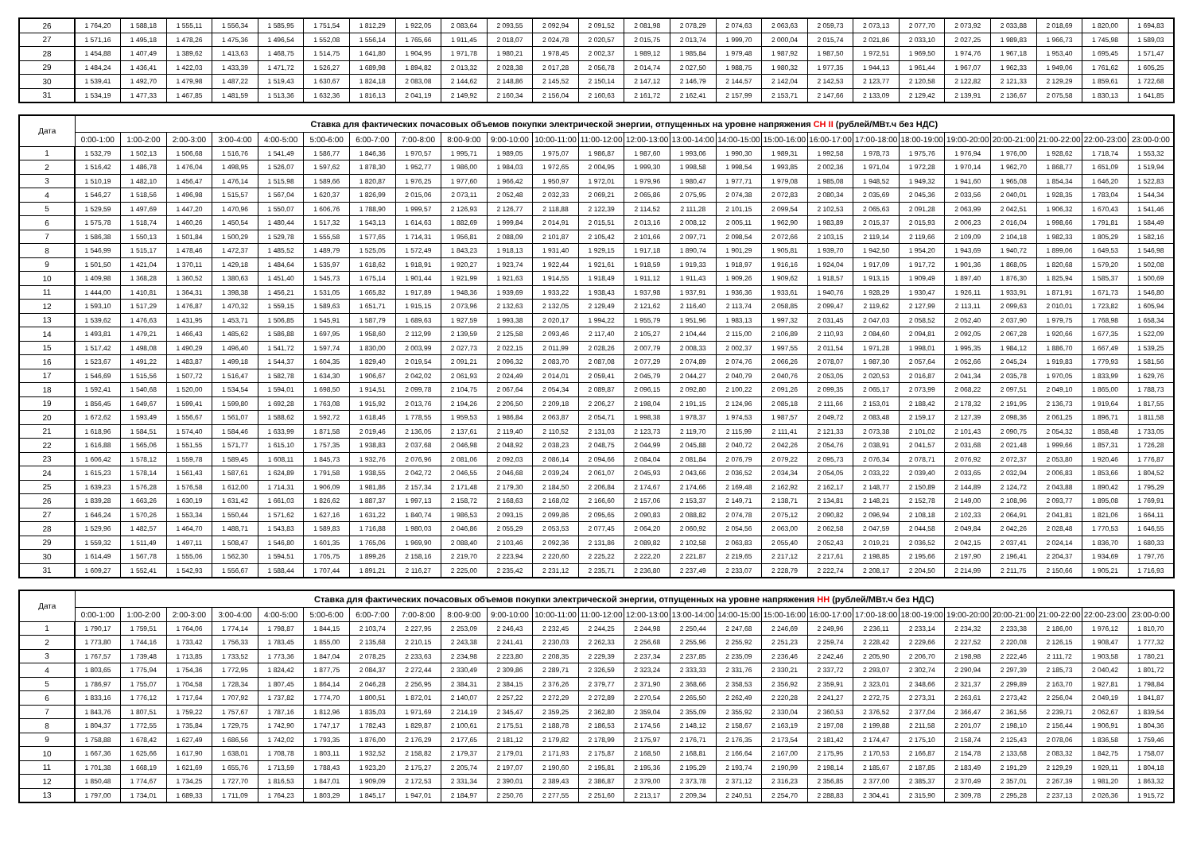| 26 | 1 764,20 | 1 588,18 | 1 555,11 | 1 556,34 | 1 585,95 | 1 751,54 | 1 812,29 | 1 922,05 | 2 083,64 | 2 093,55 | 2 092,94 | 2 091,52 | 2 081,98 | 2 078,29 | 2 074,63 | 2 063,63 | 2 059,73 | 2 073,13 | 2 077,70 | 2 073,92 | 2 033,88 | 2 018,69 | 1 820,00 | 1 694,83 |
| 27 | 1 571,16 | 1 495,18 | 1 478,26 | 1 475,36 | 1 496,54 | 1 552,08 | 1 556,14 | 1 765,66 | 1 911,45 | 2 018,07 | 2 024,78 | 2 020,57 | 2 015,75 | 2 013,74 | 1 999,70 | 2 000,04 | 2 015,74 | 2 021,86 | 2 033,10 | 2 027,25 | 1 989,83 | 1 966,73 | 1 745,98 | 1 589,03 |
| 28 | 1 454,88 | 1 407,49 | 1 389,62 | 1 413,63 | 1 468,75 | 1 514,75 | 1 641,80 | 1 904,95 | 1 971,78 | 1 980,21 | 1 978,45 | 2 002,37 | 1 989,12 | 1 985,84 | 1 979,48 | 1 987,92 | 1 987,50 | 1 972,51 | 1 969,50 | 1 974,76 | 1 967,18 | 1 953,40 | 1 695,45 | 1 571,47 |
| 29 | 1 484,24 | 1 436,41 | 1 422,03 | 1 433,39 | 1 471,72 | 1 526,27 | 1 689,98 | 1 894,82 | 2 013,32 | 2 028,38 | 2 017,28 | 2 056,78 | 2 014,74 | 2 027,50 | 1 988,75 | 1 980,32 | 1 977,35 | 1 944,13 | 1 961,44 | 1 967,07 | 1 962,33 | 1 949,06 | 1 761,62 | 1 605,25 |
| 30 | 1 539,41 | 1 492,70 | 1 479,98 | 1 487,22 | 1 519,43 | 1 630,67 | 1 824,18 | 2 083,08 | 2 144,62 | 2 148,86 | 2 145,52 | 2 150,14 | 2 147,12 | 2 146,79 | 2 144,57 | 2 142,04 | 2 142,53 | 2 123,77 | 2 120,58 | 2 122,82 | 2 121,33 | 2 129,29 | 1 859,61 | 1 722,68 |
| 31 | 1 534,19 | 1 477,33 | 1 467,85 | 1 481,59 | 1 513,36 | 1 632,36 | 1 816,13 | 2 041,19 | 2 149,92 | 2 160,34 | 2 156,04 | 2 160,63 | 2 161,72 | 2 162,41 | 2 157,99 | 2 153,71 | 2 147,66 | 2 133,09 | 2 129,42 | 2 139,91 | 2 136,67 | 2 075,58 | 1 830,13 | 1 641,85 |
| Дата | Ставка для фактических почасовых объемов покупки электрической энергии, отпущенных на уровне напряжения СН II (рублей/МВт.ч без НДС) | | | | | | | | | | | | | | | | | | | | | | | |
| --- | --- | --- | --- | --- | --- | --- | --- | --- | --- | --- | --- | --- | --- | --- | --- | --- | --- | --- | --- | --- | --- | --- | --- | --- |
| | 0:00-1:00 | 1:00-2:00 | 2:00-3:00 | 3:00-4:00 | 4:00-5:00 | 5:00-6:00 | 6:00-7:00 | 7:00-8:00 | 8:00-9:00 | 9:00-10:00 | 10:00-11:00 | 11:00-12:00 | 12:00-13:00 | 13:00-14:00 | 14:00-15:00 | 15:00-16:00 | 16:00-17:00 | 17:00-18:00 | 18:00-19:00 | 19:00-20:00 | 20:00-21:00 | 21:00-22:00 | 22:00-23:00 | 23:00-0:00 |
| 1 | 1 532,79 | 1 502,13 | 1 506,68 | 1 516,76 | 1 541,49 | 1 586,77 | 1 846,36 | 1 970,57 | 1 995,71 | 1 989,05 | 1 975,07 | 1 986,87 | 1 987,60 | 1 993,06 | 1 990,30 | 1 989,31 | 1 992,58 | 1 978,73 | 1 975,76 | 1 976,94 | 1 976,00 | 1 928,62 | 1 718,74 | 1 553,32 |
| 2 | 1 516,42 | 1 486,78 | 1 476,04 | 1 498,95 | 1 526,07 | 1 597,62 | 1 878,30 | 1 952,77 | 1 986,00 | 1 984,03 | 1 972,65 | 2 004,95 | 1 999,30 | 1 998,58 | 1 998,54 | 1 993,85 | 2 002,36 | 1 971,04 | 1 972,28 | 1 970,14 | 1 962,70 | 1 868,77 | 1 651,09 | 1 519,94 |
| 3 | 1 510,19 | 1 482,10 | 1 456,47 | 1 476,14 | 1 515,98 | 1 589,66 | 1 820,87 | 1 976,25 | 1 977,60 | 1 966,42 | 1 950,97 | 1 972,01 | 1 979,96 | 1 980,47 | 1 977,71 | 1 979,08 | 1 985,08 | 1 948,52 | 1 949,32 | 1 941,60 | 1 965,08 | 1 854,34 | 1 646,20 | 1 522,83 |
| 4 | 1 546,27 | 1 518,56 | 1 496,98 | 1 515,57 | 1 567,04 | 1 620,37 | 1 826,99 | 2 015,06 | 2 073,11 | 2 052,48 | 2 032,33 | 2 069,21 | 2 065,86 | 2 075,95 | 2 074,38 | 2 072,83 | 2 080,34 | 2 035,69 | 2 045,36 | 2 033,56 | 2 040,01 | 1 928,35 | 1 783,04 | 1 544,34 |
| 5 | 1 529,59 | 1 497,69 | 1 447,20 | 1 470,96 | 1 550,07 | 1 606,76 | 1 788,90 | 1 999,57 | 2 126,93 | 2 126,77 | 2 118,88 | 2 122,39 | 2 114,52 | 2 111,28 | 2 101,15 | 2 099,54 | 2 102,53 | 2 065,63 | 2 091,28 | 2 063,99 | 2 042,51 | 1 906,32 | 1 670,43 | 1 541,46 |
| 6 | 1 575,78 | 1 518,74 | 1 460,26 | 1 450,54 | 1 480,44 | 1 517,32 | 1 543,13 | 1 614,63 | 1 882,69 | 1 999,84 | 2 014,91 | 2 015,51 | 2 013,16 | 2 008,12 | 2 005,11 | 1 962,90 | 1 983,89 | 2 015,37 | 2 015,93 | 2 006,23 | 2 016,04 | 1 998,66 | 1 791,81 | 1 584,49 |
| 7 | 1 586,38 | 1 550,13 | 1 501,84 | 1 500,29 | 1 529,78 | 1 555,58 | 1 577,65 | 1 714,31 | 1 956,81 | 2 088,09 | 2 101,87 | 2 105,42 | 2 101,66 | 2 097,71 | 2 098,54 | 2 072,66 | 2 103,15 | 2 119,14 | 2 119,66 | 2 109,09 | 2 104,18 | 1 982,33 | 1 805,29 | 1 582,16 |
| 8 | 1 546,99 | 1 515,17 | 1 478,46 | 1 472,37 | 1 485,52 | 1 489,79 | 1 525,05 | 1 572,49 | 1 843,23 | 1 918,13 | 1 931,40 | 1 929,15 | 1 917,18 | 1 890,74 | 1 901,29 | 1 905,81 | 1 939,70 | 1 942,50 | 1 954,20 | 1 943,69 | 1 940,72 | 1 899,06 | 1 649,53 | 1 546,98 |
| 9 | 1 501,50 | 1 421,04 | 1 370,11 | 1 429,18 | 1 484,64 | 1 535,97 | 1 618,62 | 1 918,91 | 1 920,27 | 1 923,74 | 1 922,44 | 1 921,61 | 1 918,59 | 1 919,33 | 1 918,97 | 1 916,16 | 1 924,04 | 1 917,09 | 1 917,72 | 1 901,36 | 1 868,05 | 1 820,68 | 1 579,20 | 1 502,08 |
| 10 | 1 409,98 | 1 368,28 | 1 360,52 | 1 380,63 | 1 451,40 | 1 545,73 | 1 675,14 | 1 901,44 | 1 921,99 | 1 921,63 | 1 914,55 | 1 918,49 | 1 911,12 | 1 911,43 | 1 909,26 | 1 909,62 | 1 918,57 | 1 913,15 | 1 909,49 | 1 897,40 | 1 876,30 | 1 825,94 | 1 585,37 | 1 500,69 |
| 11 | 1 444,00 | 1 410,81 | 1 364,31 | 1 398,38 | 1 456,21 | 1 531,05 | 1 665,82 | 1 917,89 | 1 948,36 | 1 939,69 | 1 933,22 | 1 938,43 | 1 937,98 | 1 937,91 | 1 936,36 | 1 933,61 | 1 940,76 | 1 928,29 | 1 930,47 | 1 926,11 | 1 933,91 | 1 871,91 | 1 671,73 | 1 546,80 |
| 12 | 1 593,10 | 1 517,29 | 1 476,87 | 1 470,32 | 1 559,15 | 1 589,63 | 1 651,71 | 1 915,15 | 2 073,96 | 2 132,63 | 2 132,05 | 2 129,49 | 2 121,62 | 2 116,40 | 2 113,74 | 2 058,85 | 2 099,47 | 2 119,62 | 2 127,99 | 2 113,11 | 2 099,63 | 2 010,01 | 1 723,82 | 1 605,94 |
| 13 | 1 539,62 | 1 476,63 | 1 431,95 | 1 453,71 | 1 506,85 | 1 545,91 | 1 587,79 | 1 689,63 | 1 927,59 | 1 993,38 | 2 020,17 | 1 994,22 | 1 955,79 | 1 951,96 | 1 983,13 | 1 997,32 | 2 031,45 | 2 047,03 | 2 058,52 | 2 052,40 | 2 037,90 | 1 979,75 | 1 768,98 | 1 658,34 |
| 14 | 1 493,81 | 1 479,21 | 1 466,43 | 1 485,62 | 1 586,88 | 1 697,95 | 1 958,60 | 2 112,99 | 2 139,59 | 2 125,58 | 2 093,46 | 2 117,40 | 2 105,27 | 2 104,44 | 2 115,00 | 2 106,89 | 2 110,93 | 2 084,60 | 2 094,81 | 2 092,05 | 2 067,28 | 1 920,66 | 1 677,35 | 1 522,09 |
| 15 | 1 517,42 | 1 498,08 | 1 490,29 | 1 496,40 | 1 541,72 | 1 597,74 | 1 830,00 | 2 003,99 | 2 027,73 | 2 022,15 | 2 011,99 | 2 028,26 | 2 007,79 | 2 008,33 | 2 002,37 | 1 997,55 | 2 011,54 | 1 971,28 | 1 998,01 | 1 995,35 | 1 984,12 | 1 886,70 | 1 667,49 | 1 539,25 |
| 16 | 1 523,67 | 1 491,22 | 1 483,87 | 1 499,18 | 1 544,37 | 1 604,35 | 1 829,40 | 2 019,54 | 2 091,21 | 2 096,32 | 2 083,70 | 2 087,08 | 2 077,29 | 2 074,89 | 2 074,76 | 2 066,26 | 2 078,07 | 1 987,30 | 2 057,64 | 2 052,66 | 2 045,24 | 1 919,83 | 1 779,93 | 1 581,56 |
| 17 | 1 546,69 | 1 515,56 | 1 507,72 | 1 516,47 | 1 582,78 | 1 634,30 | 1 906,67 | 2 042,02 | 2 061,93 | 2 024,49 | 2 014,01 | 2 059,41 | 2 045,79 | 2 044,27 | 2 040,79 | 2 040,76 | 2 053,05 | 2 020,53 | 2 016,87 | 2 041,34 | 2 035,78 | 1 970,05 | 1 833,99 | 1 629,76 |
| 18 | 1 592,41 | 1 540,68 | 1 520,00 | 1 534,54 | 1 594,01 | 1 698,50 | 1 914,51 | 2 099,78 | 2 104,75 | 2 067,64 | 2 054,34 | 2 089,87 | 2 096,15 | 2 092,80 | 2 100,22 | 2 091,26 | 2 099,35 | 2 065,17 | 2 073,99 | 2 068,22 | 2 097,51 | 2 049,10 | 1 865,00 | 1 788,73 |
| 19 | 1 856,45 | 1 649,67 | 1 599,41 | 1 599,80 | 1 692,28 | 1 763,08 | 1 915,92 | 2 013,76 | 2 194,26 | 2 206,50 | 2 209,18 | 2 206,27 | 2 198,04 | 2 191,15 | 2 124,96 | 2 085,18 | 2 111,66 | 2 153,01 | 2 188,42 | 2 178,32 | 2 191,95 | 2 136,73 | 1 919,64 | 1 817,55 |
| 20 | 1 672,62 | 1 593,49 | 1 556,67 | 1 561,07 | 1 588,62 | 1 592,72 | 1 618,46 | 1 778,55 | 1 959,53 | 1 986,84 | 2 063,87 | 2 054,71 | 1 998,38 | 1 978,37 | 1 974,53 | 1 987,57 | 2 049,72 | 2 083,48 | 2 159,17 | 2 127,39 | 2 098,36 | 2 061,25 | 1 896,71 | 1 811,58 |
| 21 | 1 618,96 | 1 584,51 | 1 574,40 | 1 584,46 | 1 633,99 | 1 871,58 | 2 019,46 | 2 136,05 | 2 137,61 | 2 119,40 | 2 110,52 | 2 131,03 | 2 123,73 | 2 119,70 | 2 115,99 | 2 111,41 | 2 121,33 | 2 073,38 | 2 101,02 | 2 101,43 | 2 090,75 | 2 054,32 | 1 858,48 | 1 733,05 |
| 22 | 1 616,88 | 1 565,06 | 1 551,55 | 1 571,77 | 1 615,10 | 1 757,35 | 1 938,83 | 2 037,68 | 2 046,98 | 2 048,92 | 2 038,23 | 2 048,75 | 2 044,99 | 2 045,88 | 2 040,72 | 2 042,26 | 2 054,76 | 2 038,91 | 2 041,57 | 2 031,68 | 2 021,48 | 1 999,66 | 1 857,31 | 1 726,28 |
| 23 | 1 606,42 | 1 578,12 | 1 559,78 | 1 589,45 | 1 608,11 | 1 845,73 | 1 932,76 | 2 076,96 | 2 081,06 | 2 092,03 | 2 086,14 | 2 094,66 | 2 084,04 | 2 081,84 | 2 076,79 | 2 079,22 | 2 095,73 | 2 076,34 | 2 078,71 | 2 076,92 | 2 072,37 | 2 053,80 | 1 920,46 | 1 776,87 |
| 24 | 1 615,23 | 1 578,14 | 1 561,43 | 1 587,61 | 1 624,89 | 1 791,58 | 1 938,55 | 2 042,72 | 2 046,55 | 2 046,68 | 2 039,24 | 2 061,07 | 2 045,93 | 2 043,66 | 2 036,52 | 2 034,34 | 2 054,05 | 2 033,22 | 2 039,40 | 2 033,65 | 2 032,94 | 2 006,83 | 1 853,66 | 1 804,52 |
| 25 | 1 639,23 | 1 576,28 | 1 576,58 | 1 612,00 | 1 714,31 | 1 906,09 | 1 981,86 | 2 157,34 | 2 171,48 | 2 179,30 | 2 184,50 | 2 206,84 | 2 174,67 | 2 174,66 | 2 169,48 | 2 162,92 | 2 162,17 | 2 148,77 | 2 150,89 | 2 144,89 | 2 124,72 | 2 043,88 | 1 890,42 | 1 795,29 |
| 26 | 1 839,28 | 1 663,26 | 1 630,19 | 1 631,42 | 1 661,03 | 1 826,62 | 1 887,37 | 1 997,13 | 2 158,72 | 2 168,63 | 2 168,02 | 2 166,60 | 2 157,06 | 2 153,37 | 2 149,71 | 2 138,71 | 2 134,81 | 2 148,21 | 2 152,78 | 2 149,00 | 2 108,96 | 2 093,77 | 1 895,08 | 1 769,91 |
| 27 | 1 646,24 | 1 570,26 | 1 553,34 | 1 550,44 | 1 571,62 | 1 627,16 | 1 631,22 | 1 840,74 | 1 986,53 | 2 093,15 | 2 099,86 | 2 095,65 | 2 090,83 | 2 088,82 | 2 074,78 | 2 075,12 | 2 090,82 | 2 096,94 | 2 108,18 | 2 102,33 | 2 064,91 | 2 041,81 | 1 821,06 | 1 664,11 |
| 28 | 1 529,96 | 1 482,57 | 1 464,70 | 1 488,71 | 1 543,83 | 1 589,83 | 1 716,88 | 1 980,03 | 2 046,86 | 2 055,29 | 2 053,53 | 2 077,45 | 2 064,20 | 2 060,92 | 2 054,56 | 2 063,00 | 2 062,58 | 2 047,59 | 2 044,58 | 2 049,84 | 2 042,26 | 2 028,48 | 1 770,53 | 1 646,55 |
| 29 | 1 559,32 | 1 511,49 | 1 497,11 | 1 508,47 | 1 546,80 | 1 601,35 | 1 765,06 | 1 969,90 | 2 088,40 | 2 103,46 | 2 092,36 | 2 131,86 | 2 089,82 | 2 102,58 | 2 063,83 | 2 055,40 | 2 052,43 | 2 019,21 | 2 036,52 | 2 042,15 | 2 037,41 | 2 024,14 | 1 836,70 | 1 680,33 |
| 30 | 1 614,49 | 1 567,78 | 1 555,06 | 1 562,30 | 1 594,51 | 1 705,75 | 1 899,26 | 2 158,16 | 2 219,70 | 2 223,94 | 2 220,60 | 2 225,22 | 2 222,20 | 2 221,87 | 2 219,65 | 2 217,12 | 2 217,61 | 2 198,85 | 2 195,66 | 2 197,90 | 2 196,41 | 2 204,37 | 1 934,69 | 1 797,76 |
| 31 | 1 609,27 | 1 552,41 | 1 542,93 | 1 556,67 | 1 588,44 | 1 707,44 | 1 891,21 | 2 116,27 | 2 225,00 | 2 235,42 | 2 231,12 | 2 235,71 | 2 236,80 | 2 237,49 | 2 233,07 | 2 228,79 | 2 222,74 | 2 208,17 | 2 204,50 | 2 214,99 | 2 211,75 | 2 150,66 | 1 905,21 | 1 716,93 |
| Дата | Ставка для фактических почасовых объемов покупки электрической энергии, отпущенных на уровне напряжения НН (рублей/МВт.ч без НДС) | | | | | | | | | | | | | | | | | | | | | | | |
| --- | --- | --- | --- | --- | --- | --- | --- | --- | --- | --- | --- | --- | --- | --- | --- | --- | --- | --- | --- | --- | --- | --- | --- | --- |
| | 0:00-1:00 | 1:00-2:00 | 2:00-3:00 | 3:00-4:00 | 4:00-5:00 | 5:00-6:00 | 6:00-7:00 | 7:00-8:00 | 8:00-9:00 | 9:00-10:00 | 10:00-11:00 | 11:00-12:00 | 12:00-13:00 | 13:00-14:00 | 14:00-15:00 | 15:00-16:00 | 16:00-17:00 | 17:00-18:00 | 18:00-19:00 | 19:00-20:00 | 20:00-21:00 | 21:00-22:00 | 22:00-23:00 | 23:00-0:00 |
| 1 | 1 790,17 | 1 759,51 | 1 764,06 | 1 774,14 | 1 798,87 | 1 844,15 | 2 103,74 | 2 227,95 | 2 253,09 | 2 246,43 | 2 232,45 | 2 244,25 | 2 244,98 | 2 250,44 | 2 247,68 | 2 246,69 | 2 249,96 | 2 236,11 | 2 233,14 | 2 234,32 | 2 233,38 | 2 186,00 | 1 976,12 | 1 810,70 |
| 2 | 1 773,80 | 1 744,16 | 1 733,42 | 1 756,33 | 1 783,45 | 1 855,00 | 2 135,68 | 2 210,15 | 2 243,38 | 2 241,41 | 2 230,03 | 2 262,33 | 2 256,68 | 2 255,96 | 2 255,92 | 2 251,23 | 2 259,74 | 2 228,42 | 2 229,66 | 2 227,52 | 2 220,08 | 2 126,15 | 1 908,47 | 1 777,32 |
| 3 | 1 767,57 | 1 739,48 | 1 713,85 | 1 733,52 | 1 773,36 | 1 847,04 | 2 078,25 | 2 233,63 | 2 234,98 | 2 223,80 | 2 208,35 | 2 229,39 | 2 237,34 | 2 237,85 | 2 235,09 | 2 236,46 | 2 242,46 | 2 205,90 | 2 206,70 | 2 198,98 | 2 222,46 | 2 111,72 | 1 903,58 | 1 780,21 |
| 4 | 1 803,65 | 1 775,94 | 1 754,36 | 1 772,95 | 1 824,42 | 1 877,75 | 2 084,37 | 2 272,44 | 2 330,49 | 2 309,86 | 2 289,71 | 2 326,59 | 2 323,24 | 2 333,33 | 2 331,76 | 2 330,21 | 2 337,72 | 2 293,07 | 2 302,74 | 2 290,94 | 2 297,39 | 2 185,73 | 2 040,42 | 1 801,72 |
| 5 | 1 786,97 | 1 755,07 | 1 704,58 | 1 728,34 | 1 807,45 | 1 864,14 | 2 046,28 | 2 256,95 | 2 384,31 | 2 384,15 | 2 376,26 | 2 379,77 | 2 371,90 | 2 368,66 | 2 358,53 | 2 356,92 | 2 359,91 | 2 323,01 | 2 348,66 | 2 321,37 | 2 299,89 | 2 163,70 | 1 927,81 | 1 798,84 |
| 6 | 1 833,16 | 1 776,12 | 1 717,64 | 1 707,92 | 1 737,82 | 1 774,70 | 1 800,51 | 1 872,01 | 2 140,07 | 2 257,22 | 2 272,29 | 2 272,89 | 2 270,54 | 2 265,50 | 2 262,49 | 2 220,28 | 2 241,27 | 2 272,75 | 2 273,31 | 2 263,61 | 2 273,42 | 2 256,04 | 2 049,19 | 1 841,87 |
| 7 | 1 843,76 | 1 807,51 | 1 759,22 | 1 757,67 | 1 787,16 | 1 812,96 | 1 835,03 | 1 971,69 | 2 214,19 | 2 345,47 | 2 359,25 | 2 362,80 | 2 359,04 | 2 355,09 | 2 355,92 | 2 330,04 | 2 360,53 | 2 376,52 | 2 377,04 | 2 366,47 | 2 361,56 | 2 239,71 | 2 062,67 | 1 839,54 |
| 8 | 1 804,37 | 1 772,55 | 1 735,84 | 1 729,75 | 1 742,90 | 1 747,17 | 1 782,43 | 1 829,87 | 2 100,61 | 2 175,51 | 2 188,78 | 2 186,53 | 2 174,56 | 2 148,12 | 2 158,67 | 2 163,19 | 2 197,08 | 2 199,88 | 2 211,58 | 2 201,07 | 2 198,10 | 2 156,44 | 1 906,91 | 1 804,36 |
| 9 | 1 758,88 | 1 678,42 | 1 627,49 | 1 686,56 | 1 742,02 | 1 793,35 | 1 876,00 | 2 176,29 | 2 177,65 | 2 181,12 | 2 179,82 | 2 178,99 | 2 175,97 | 2 176,71 | 2 176,35 | 2 173,54 | 2 181,42 | 2 174,47 | 2 175,10 | 2 158,74 | 2 125,43 | 2 078,06 | 1 836,58 | 1 759,46 |
| 10 | 1 667,36 | 1 625,66 | 1 617,90 | 1 638,01 | 1 708,78 | 1 803,11 | 1 932,52 | 2 158,82 | 2 179,37 | 2 179,01 | 2 171,93 | 2 175,87 | 2 168,50 | 2 168,81 | 2 166,64 | 2 167,00 | 2 175,95 | 2 170,53 | 2 166,87 | 2 154,78 | 2 133,68 | 2 083,32 | 1 842,75 | 1 758,07 |
| 11 | 1 701,38 | 1 668,19 | 1 621,69 | 1 655,76 | 1 713,59 | 1 788,43 | 1 923,20 | 2 175,27 | 2 205,74 | 2 197,07 | 2 190,60 | 2 195,81 | 2 195,36 | 2 195,29 | 2 193,74 | 2 190,99 | 2 198,14 | 2 185,67 | 2 187,85 | 2 183,49 | 2 191,29 | 2 129,29 | 1 929,11 | 1 804,18 |
| 12 | 1 850,48 | 1 774,67 | 1 734,25 | 1 727,70 | 1 816,53 | 1 847,01 | 1 909,09 | 2 172,53 | 2 331,34 | 2 390,01 | 2 389,43 | 2 386,87 | 2 379,00 | 2 373,78 | 2 371,12 | 2 316,23 | 2 356,85 | 2 377,00 | 2 385,37 | 2 370,49 | 2 357,01 | 2 267,39 | 1 981,20 | 1 863,32 |
| 13 | 1 797,00 | 1 734,01 | 1 689,33 | 1 711,09 | 1 764,23 | 1 803,29 | 1 845,17 | 1 947,01 | 2 184,97 | 2 250,76 | 2 277,55 | 2 251,60 | 2 213,17 | 2 209,34 | 2 240,51 | 2 254,70 | 2 288,83 | 2 304,41 | 2 315,90 | 2 309,78 | 2 295,28 | 2 237,13 | 2 026,36 | 1 915,72 |